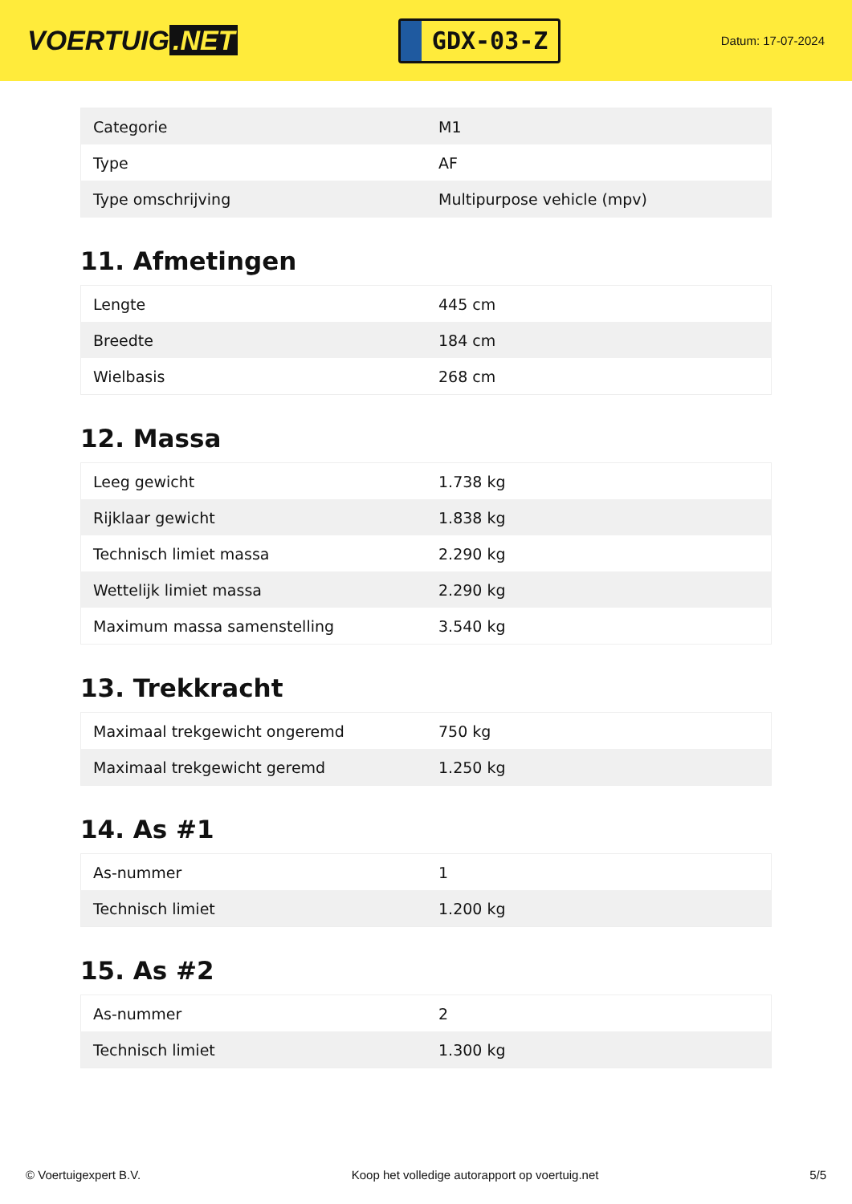VOERTUIG.NET
GDX-03-Z
Datum: 17-07-2024
| Categorie | M1 |
| Type | AF |
| Type omschrijving | Multipurpose vehicle (mpv) |
11. Afmetingen
| Lengte | 445 cm |
| Breedte | 184 cm |
| Wielbasis | 268 cm |
12. Massa
| Leeg gewicht | 1.738 kg |
| Rijklaar gewicht | 1.838 kg |
| Technisch limiet massa | 2.290 kg |
| Wettelijk limiet massa | 2.290 kg |
| Maximum massa samenstelling | 3.540 kg |
13. Trekkracht
| Maximaal trekgewicht ongeremd | 750 kg |
| Maximaal trekgewicht geremd | 1.250 kg |
14. As #1
| As-nummer | 1 |
| Technisch limiet | 1.200 kg |
15. As #2
| As-nummer | 2 |
| Technisch limiet | 1.300 kg |
© Voertuigexpert B.V. Koop het volledige autorapport op voertuig.net 5/5